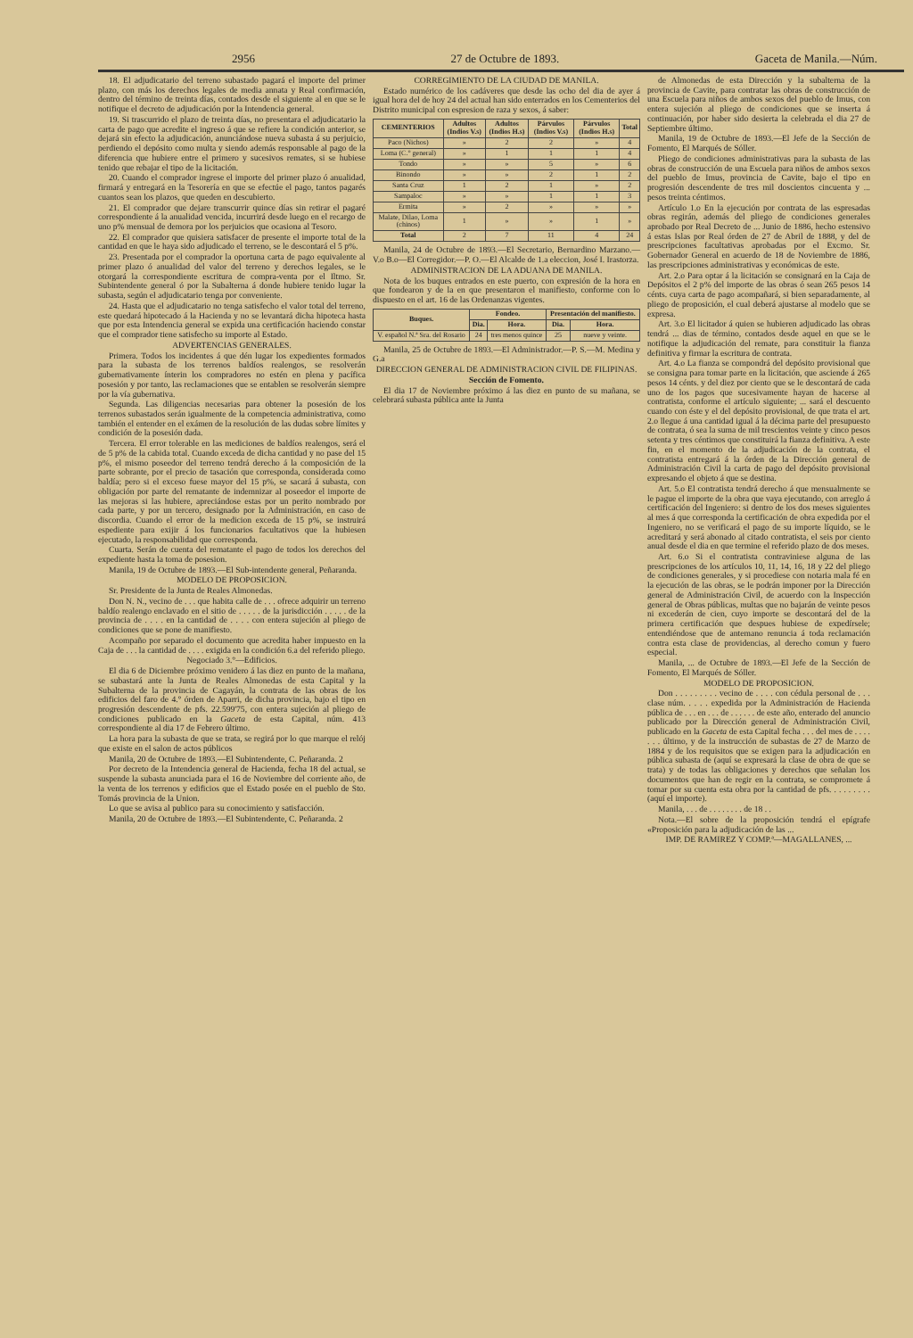2956 27 de Octubre de 1893. Gaceta de Manila.—Núm.
18. El adjudicatario del terreno subastado pagará el importe del primer plazo, con más los derechos legales de media annata y Real confirmación, dentro del término de treinta días, contados desde el siguiente al en que se le notifique el decreto de adjudicación por la Intendencia general.
19. Si trascurrido el plazo de treinta días, no presentara el adjudicatario la carta de pago que acredite el ingreso á que se refiere la condición anterior, se dejará sin efecto la adjudicación, anunciándose nueva subasta á su perjuicio, perdiendo el depósito como multa y siendo además responsable al pago de la diferencia que hubiere entre el primero y sucesivos remates, si se hubiese tenido que rebajar el tipo de la licitación.
20. Cuando el comprador ingrese el importe del primer plazo ó anualidad, firmará y entregará en la Tesorería en que se efectúe el pago, tantos pagarés cuantos sean los plazos, que queden en descubierto.
21. El comprador que dejare transcurrir quince días sin retirar el pagaré correspondiente á la anualidad vencida, incurrirá desde luego en el recargo de uno p% mensual de demora por los perjuicios que ocasiona al Tesoro.
22. El comprador que quisiera satisfacer de presente el importe total de la cantidad en que le haya sido adjudicado el terreno, se le descontará el 5 p%.
23. Presentada por el comprador la oportuna carta de pago equivalente al primer plazo ó anualidad del valor del terreno y derechos legales, se le otorgará la correspondiente escritura de compra-venta por el Iltmo. Sr. Subintendente general ó por la Subalterna á donde hubiere tenido lugar la subasta, según el adjudicatario tenga por conveniente.
24. Hasta que el adjudicatario no tenga satisfecho el valor total del terreno, este quedará hipotecado á la Hacienda y no se levantará dicha hipoteca hasta que por esta Intendencia general se expida una certificación haciendo constar que el comprador tiene satisfecho su importe al Estado.
ADVERTENCIAS GENERALES.
Primera. Todos los incidentes á que dén lugar los expedientes formados para la subasta de los terrenos baldíos realengos, se resolverán gubernativamente ínterin los compradores no estén en plena y pacífica posesión y por tanto, las reclamaciones que se entablen se resolverán siempre por la vía gubernativa.
Segunda. Las diligencias necesarias para obtener la posesión de los terrenos subastados serán igualmente de la competencia administrativa, como también el entender en el exámen de la resolución de las dudas sobre límites y condición de la posesión dada.
Tercera. El error tolerable en las mediciones de baldíos realengos, será el de 5 p% de la cabida total. Cuando exceda de dicha cantidad y no pase del 15 p%, el mismo poseedor del terreno tendrá derecho á la composición de la parte sobrante, por el precio de tasación que corresponda, considerada como baldía; pero si el exceso fuese mayor del 15 p%, se sacará á subasta, con obligación por parte del rematante de indemnizar al poseedor el importe de las mejoras si las hubiere, apreciándose estas por un perito nombrado por cada parte, y por un tercero, designado por la Administración, en caso de discordia. Cuando el error de la medicion exceda de 15 p%, se instruirá espediente para exijir á los funcionarios facultativos que la hubiesen ejecutado, la responsabilidad que corresponda.
Cuarta. Serán de cuenta del rematante el pago de todos los derechos del expediente hasta la toma de posesion.
Manila, 19 de Octubre de 1893.—El Sub-intendente general, Peñaranda.
MODELO DE PROPOSICION.
Sr. Presidente de la Junta de Reales Almonedas.
Don N. N., vecino de . . . que habita calle de . . . ofrece adquirir un terreno baldío realengo enclavado en el sitio de . . . . . de la jurisdicción . . . . . de la provincia de . . . . en la cantidad de . . . . con entera sujeción al pliego de condiciones que se pone de manifiesto.
Acompaño por separado el documento que acredita haber impuesto en la Caja de . . . la cantidad de . . . . exigida en la condición 6.a del referido pliego.
Negociado 3.°—Edificios.
El dia 6 de Diciembre próximo venidero á las diez en punto de la mañana, se subastará ante la Junta de Reales Almonedas de esta Capital y la Subalterna de la provincia de Cagayán, la contrata de las obras de los edificios del faro de 4.° órden de Aparri, de dicha provincia, bajo el tipo en progresión descendente de pfs. 22.599'75, con entera sujeción al pliego de condiciones publicado en la Gaceta de esta Capital, núm. 413 correspondiente al dia 17 de Febrero último.
La hora para la subasta de que se trata, se regirá por lo que marque el relój que existe en el salon de actos públicos
Manila, 20 de Octubre de 1893.—El Subintendente, C. Peñaranda. 2
Por decreto de la Intendencia general de Hacienda, fecha 18 del actual, se suspende la subasta anunciada para el 16 de Noviembre del corriente año, de la venta de los terrenos y edificios que el Estado posée en el pueblo de Sto. Tomás provincia de la Union.
Lo que se avisa al publico para su conocimiento y satisfacción.
Manila, 20 de Octubre de 1893.—El Subintendente, C. Peñaranda. 2
CORREGIMIENTO DE LA CIUDAD DE MANILA.
Estado numérico de los cadáveres que desde las ocho del dia de ayer á igual hora del de hoy 24 del actual han sido enterrados en los Cementerios del Distrito municipal con espresion de raza y sexos, á saber:
| CEMENTERIOS | Adultos (Indios V.s) | Adultos (Indios H.s) | Párvulos (Indios V.s) | Párvulos (Indios H.s) | Total |
| --- | --- | --- | --- | --- | --- |
| Paco (Nichos) | » | 2 | 2 | » | 4 |
| Loma (C.° general) | » | 1 | 1 | 1 | 4 |
| Tondo | » | » | 5 | » | 6 |
| Binondo | » | » | 2 | 1 | 2 |
| Santa Cruz | 1 | 2 | 1 | » | 2 |
| Sampaloc | » | » | 1 | 1 | 3 |
| Ermita | » | 2 | » | » | » |
| Malate, Dilao, Loma (chinos) | 1 | » | » | 1 | » |
| Total | 2 | 7 | 11 | 4 | 24 |
Manila, 24 de Octubre de 1893.—El Secretario, Bernardino Marzano.—V.o B.o—El Corregidor.—P. O.—El Alcalde de 1.a eleccion, José I. Irastorza.
ADMINISTRACION DE LA ADUANA DE MANILA.
Nota de los buques entrados en este puerto, con expresión de la hora en que fondearon y de la en que presentaron el manifiesto, conforme con lo dispuesto en el art. 16 de las Ordenanzas vigentes.
| Buques. | Fondeo. | | Presentación del manifiesto. | |
| --- | --- | --- | --- | --- |
| | Dia. | Hora. | Dia. | Hora. |
| V. español N.ª Sra. del Rosario | 24 | tres menos quince | 25 | nueve y veinte. |
Manila, 25 de Octubre de 1893.—El Administrador.—P. S.—M. Medina y G.a
DIRECCION GENERAL DE ADMINISTRACION CIVIL DE FILIPINAS.
Sección de Fomento.
El dia 17 de Noviembre próximo á las diez en punto de su mañana, se celebrará subasta pública ante la Junta
de Almonedas de esta Dirección y la subalterna de la provincia de Cavite, para contratar las obras de construcción de una Escuela para niños de ambos sexos del pueblo de Imus, con entera sujeción al pliego de condiciones que se inserta á continuación, por haber sido desierta la celebrada el dia 27 de Septiembre último.
Manila, 19 de Octubre de 1893.—El Jefe de la Sección de Fomento, El Marqués de Sóller.
Pliego de condiciones administrativas para la subasta de las obras de construcción de una Escuela para niños de ambos sexos del pueblo de Imus, provincia de Cavite, bajo el tipo en progresión descendente de tres mil doscientos cincuenta y ... pesos treinta céntimos.
Artículo 1.o En la ejecución por contrata de las espresadas obras regirán, además del pliego de condiciones generales aprobado por Real Decreto de ... Junio de 1886, hecho estensivo á estas Islas por Real órden de 27 de Abril de 1888, y del de prescripciones facultativas aprobadas por el Excmo. Sr. Gobernador General en acuerdo de 18 de Noviembre de 1886, las prescripciones administrativas y económicas de este.
Art. 2.o Para optar á la licitación se consignará en la Caja de Depósitos el 2 p% del importe de las obras ó sean 265 pesos 14 cénts. cuya carta de pago acompañará, si bien separadamente, al pliego de proposición, el cual deberá ajustarse al modelo que se expresa.
Art. 3.o El licitador á quien se hubieren adjudicado las obras tendrá ... dias de término, contados desde aquel en que se le notifique la adjudicación del remate, para constituir la fianza definitiva y firmar la escritura de contrata.
Art. 4.o La fianza se compondrá del depósito provisional que se consigna para tomar parte en la licitación, que asciende á 265 pesos 14 cénts. y del diez por ciento que se le descontará de cada uno de los pagos que sucesivamente hayan de hacerse al contratista, conforme el artículo siguiente; ... sará el descuento cuando con éste y el del depósito provisional, de que trata el art. 2.o llegue á una cantidad igual á la décima parte del presupuesto de contrata, ó sea la suma de mil trescientos veinte y cinco pesos setenta y tres céntimos que constituirá la fianza definitiva. A este fin, en el momento de la adjudicación de la contrata, el contratista entregará á la órden de la Dirección general de Administración Civil la carta de pago del depósito provisional expresando el objeto á que se destina.
Art. 5.o El contratista tendrá derecho á que mensualmente se le pague el importe de la obra que vaya ejecutando, con arreglo á certificación del Ingeniero: si dentro de los dos meses siguientes al mes á que corresponda la certificación de obra expedida por el Ingeniero, no se verificará el pago de su importe líquido, se le acreditará y será abonado al citado contratista, el seis por ciento anual desde el dia en que termine el referido plazo de dos meses.
Art. 6.o Si el contratista contraviniese alguna de las prescripciones de los artículos 10, 11, 14, 16, 18 y 22 del pliego de condiciones generales, y si procediese con notaria mala fé en la ejecución de las obras, se le podrán imponer por la Dirección general de Administración Civil, de acuerdo con la Inspección general de Obras públicas, multas que no bajarán de veinte pesos ni excederán de cien, cuyo importe se descontará del de la primera certificación que despues hubiese de expedírsele; entendiéndose que de antemano renuncia á toda reclamación contra esta clase de providencias, al derecho comun y fuero especial.
Manila, ... de Octubre de 1893.—El Jefe de la Sección de Fomento, El Marqués de Sóller.
MODELO DE PROPOSICION.
Don . . . . . . . . . vecino de . . . . con cédula personal de . . . clase núm. . . . . expedida por la Administración de Hacienda pública de . . . en . . . de . . . . . . de este año, enterado del anuncio publicado por la Dirección general de Administración Civil, publicado en la Gaceta de esta Capital fecha . . . del mes de . . . . . . . último, y de la instrucción de subastas de 27 de Marzo de 1884 y de los requisitos que se exigen para la adjudicación en pública subasta de (aquí se expresará la clase de obra de que se trata) y de todas las obligaciones y derechos que señalan los documentos que han de regir en la contrata, se compromete á tomar por su cuenta esta obra por la cantidad de pfs. . . . . . . . . (aquí el importe).
Manila, . . . de . . . . . . . . de 18 . .
Nota.—El sobre de la proposición tendrá el epígrafe «Proposición para la adjudicación de las ...
IMP. DE RAMIREZ Y COMP.ª—MAGALLANES, ...